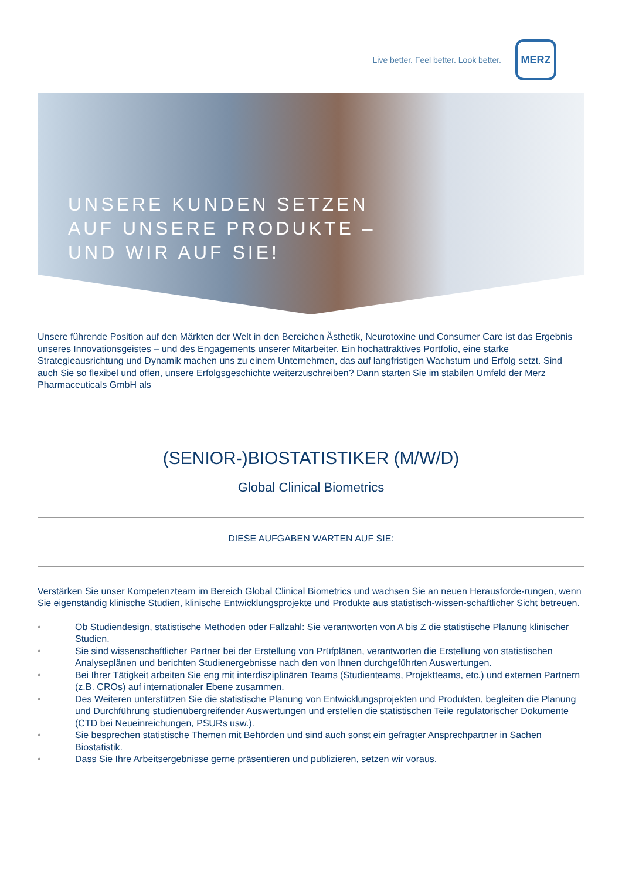Live better. Feel better. Look better.
MERZ
UNSERE KUNDEN SETZEN
AUF UNSERE PRODUKTE –
UND WIR AUF SIE!
Unsere führende Position auf den Märkten der Welt in den Bereichen Ästhetik, Neurotoxine und Consumer Care ist das Ergebnis unseres Innovationsgeistes – und des Engagements unserer Mitarbeiter. Ein hochattraktives Portfolio, eine starke Strategieausrichtung und Dynamik machen uns zu einem Unternehmen, das auf langfristigen Wachstum und Erfolg setzt. Sind auch Sie so flexibel und offen, unsere Erfolgsgeschichte weiterzuschreiben? Dann starten Sie im stabilen Umfeld der Merz Pharmaceuticals GmbH als
(SENIOR-)BIOSTATISTIKER (M/W/D)
Global Clinical Biometrics
DIESE AUFGABEN WARTEN AUF SIE:
Verstärken Sie unser Kompetenzteam im Bereich Global Clinical Biometrics und wachsen Sie an neuen Herausforde-rungen, wenn Sie eigenständig klinische Studien, klinische Entwicklungsprojekte und Produkte aus statistisch-wissen-schaftlicher Sicht betreuen.
• Ob Studiendesign, statistische Methoden oder Fallzahl: Sie verantworten von A bis Z die statistische Planung klinischer Studien.
• Sie sind wissenschaftlicher Partner bei der Erstellung von Prüfplänen, verantworten die Erstellung von statistischen Analyseplänen und berichten Studienergebnisse nach den von Ihnen durchgeführten Auswertungen.
• Bei Ihrer Tätigkeit arbeiten Sie eng mit interdisziplinären Teams (Studienteams, Projektteams, etc.) und externen Partnern (z.B. CROs) auf internationaler Ebene zusammen.
• Des Weiteren unterstützen Sie die statistische Planung von Entwicklungsprojekten und Produkten, begleiten die Planung und Durchführung studienübergreifender Auswertungen und erstellen die statistischen Teile regulatorischer Dokumente (CTD bei Neueinreichungen, PSURs usw.).
• Sie besprechen statistische Themen mit Behörden und sind auch sonst ein gefragter Ansprechpartner in Sachen Biostatistik.
• Dass Sie Ihre Arbeitsergebnisse gerne präsentieren und publizieren, setzen wir voraus.